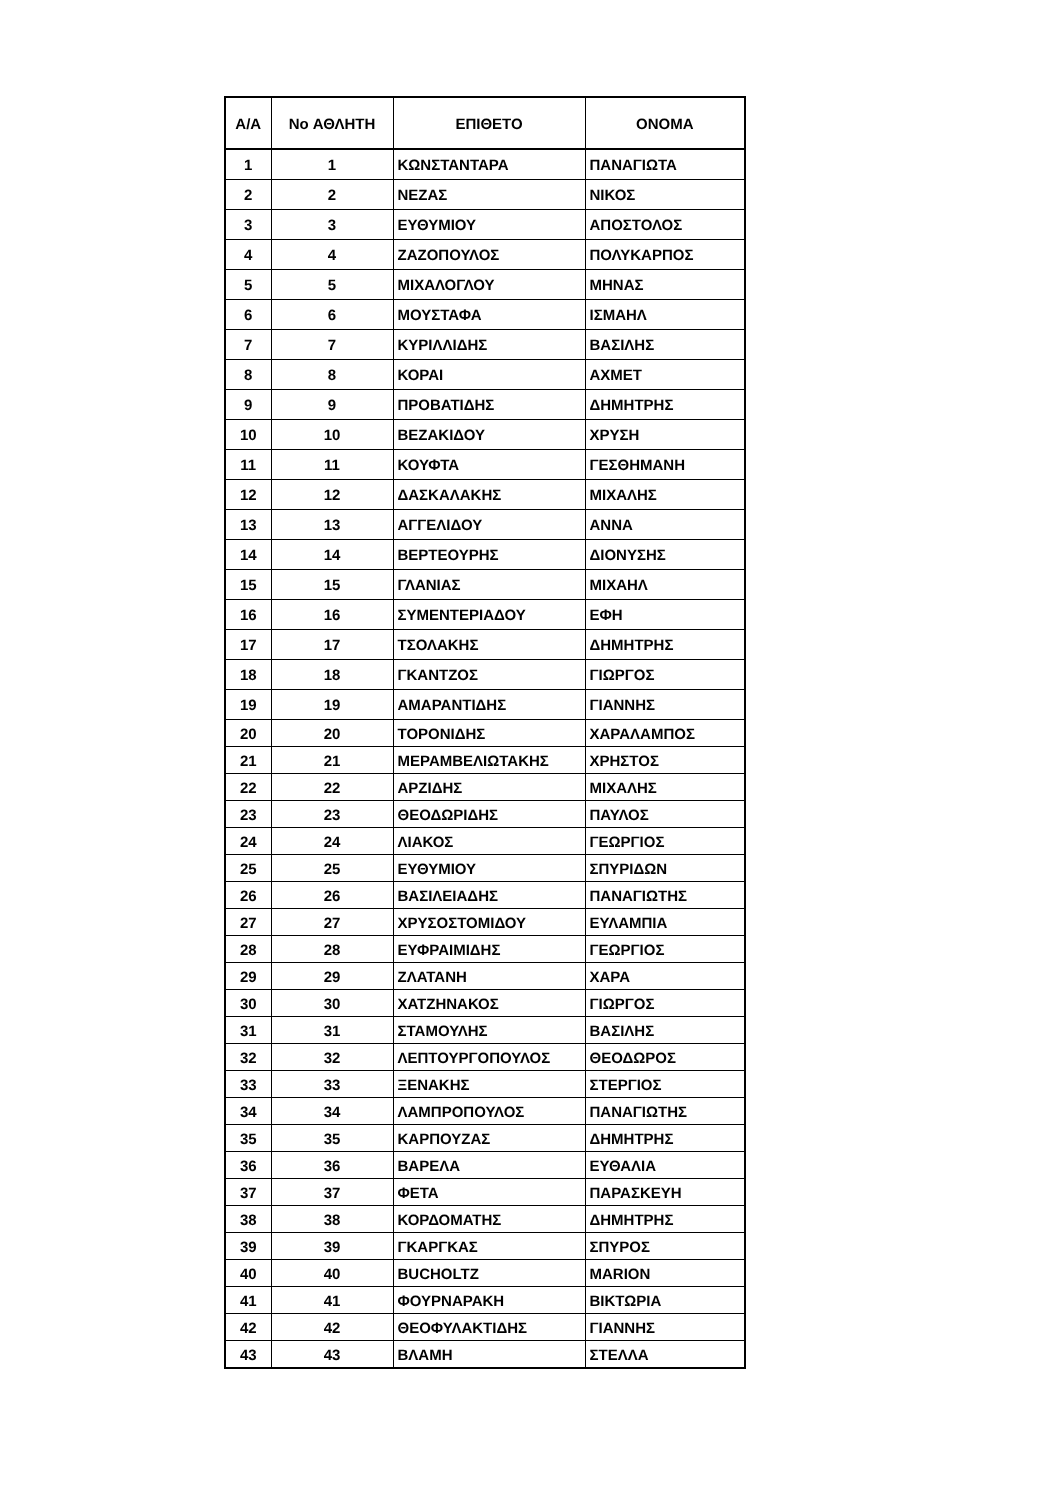| Α/Α | No ΑΘΛΗΤΗ | ΕΠΙΘΕΤΟ | ΟΝΟΜΑ |
| --- | --- | --- | --- |
| 1 | 1 | ΚΩΝΣΤΑΝΤΑΡΑ | ΠΑΝΑΓΙΩΤΑ |
| 2 | 2 | ΝΕΖΑΣ | ΝΙΚΟΣ |
| 3 | 3 | ΕΥΘΥΜΙΟΥ | ΑΠΟΣΤΟΛΟΣ |
| 4 | 4 | ΖΑΖΟΠΟΥΛΟΣ | ΠΟΛΥΚΑΡΠΟΣ |
| 5 | 5 | ΜΙΧΑΛΟΓΛΟΥ | ΜΗΝΑΣ |
| 6 | 6 | ΜΟΥΣΤΑΦΑ | ΙΣΜΑΗΛ |
| 7 | 7 | ΚΥΡΙΛΛΙΔΗΣ | ΒΑΣΙΛΗΣ |
| 8 | 8 | ΚΟΡΑΙ | ΑΧΜΕΤ |
| 9 | 9 | ΠΡΟΒΑΤΙΔΗΣ | ΔΗΜΗΤΡΗΣ |
| 10 | 10 | ΒΕΖΑΚΙΔΟΥ | ΧΡΥΣΗ |
| 11 | 11 | ΚΟΥΦΤΑ | ΓΕΣΘΗΜΑΝΗ |
| 12 | 12 | ΔΑΣΚΑΛΑΚΗΣ | ΜΙΧΑΛΗΣ |
| 13 | 13 | ΑΓΓΕΛΙΔΟΥ | ΑΝΝΑ |
| 14 | 14 | ΒΕΡΤΕΟΥΡΗΣ | ΔΙΟΝΥΣΗΣ |
| 15 | 15 | ΓΛΑΝΙΑΣ | ΜΙΧΑΗΛ |
| 16 | 16 | ΣΥΜΕΝΤΕΡΙΑΔΟΥ | ΕΦΗ |
| 17 | 17 | ΤΣΟΛΑΚΗΣ | ΔΗΜΗΤΡΗΣ |
| 18 | 18 | ΓΚΑΝΤΖΟΣ | ΓΙΩΡΓΟΣ |
| 19 | 19 | ΑΜΑΡΑΝΤΙΔΗΣ | ΓΙΑΝΝΗΣ |
| 20 | 20 | ΤΟΡΟΝΙΔΗΣ | ΧΑΡΑΛΑΜΠΟΣ |
| 21 | 21 | ΜΕΡΑΜΒΕΛΙΩΤΑΚΗΣ | ΧΡΗΣΤΟΣ |
| 22 | 22 | ΑΡΖΙΔΗΣ | ΜΙΧΑΛΗΣ |
| 23 | 23 | ΘΕΟΔΩΡΙΔΗΣ | ΠΑΥΛΟΣ |
| 24 | 24 | ΛΙΑΚΟΣ | ΓΕΩΡΓΙΟΣ |
| 25 | 25 | ΕΥΘΥΜΙΟΥ | ΣΠΥΡΙΔΩΝ |
| 26 | 26 | ΒΑΣΙΛΕΙΑΔΗΣ | ΠΑΝΑΓΙΩΤΗΣ |
| 27 | 27 | ΧΡΥΣΟΣΤΟΜΙΔΟΥ | ΕΥΛΑΜΠΙΑ |
| 28 | 28 | ΕΥΦΡΑΙΜΙΔΗΣ | ΓΕΩΡΓΙΟΣ |
| 29 | 29 | ΖΛΑΤΑΝΗ | ΧΑΡΑ |
| 30 | 30 | ΧΑΤΖΗΝΑΚΟΣ | ΓΙΩΡΓΟΣ |
| 31 | 31 | ΣΤΑΜΟΥΛΗΣ | ΒΑΣΙΛΗΣ |
| 32 | 32 | ΛΕΠΤΟΥΡΓΟΠΟΥΛΟΣ | ΘΕΟΔΩΡΟΣ |
| 33 | 33 | ΞΕΝΑΚΗΣ | ΣΤΕΡΓΙΟΣ |
| 34 | 34 | ΛΑΜΠΡΟΠΟΥΛΟΣ | ΠΑΝΑΓΙΩΤΗΣ |
| 35 | 35 | ΚΑΡΠΟΥΖΑΣ | ΔΗΜΗΤΡΗΣ |
| 36 | 36 | ΒΑΡΕΛΑ | ΕΥΘΑΛΙΑ |
| 37 | 37 | ΦΕΤΑ | ΠΑΡΑΣΚΕΥΗ |
| 38 | 38 | ΚΟΡΔΟΜΑΤΗΣ | ΔΗΜΗΤΡΗΣ |
| 39 | 39 | ΓΚΑΡΓΚΑΣ | ΣΠΥΡΟΣ |
| 40 | 40 | BUCHOLTZ | MARION |
| 41 | 41 | ΦΟΥΡΝΑΡΑΚΗ | ΒΙΚΤΩΡΙΑ |
| 42 | 42 | ΘΕΟΦΥΛΑΚΤΙΔΗΣ | ΓΙΑΝΝΗΣ |
| 43 | 43 | ΒΛΑΜΗ | ΣΤΕΛΛΑ |